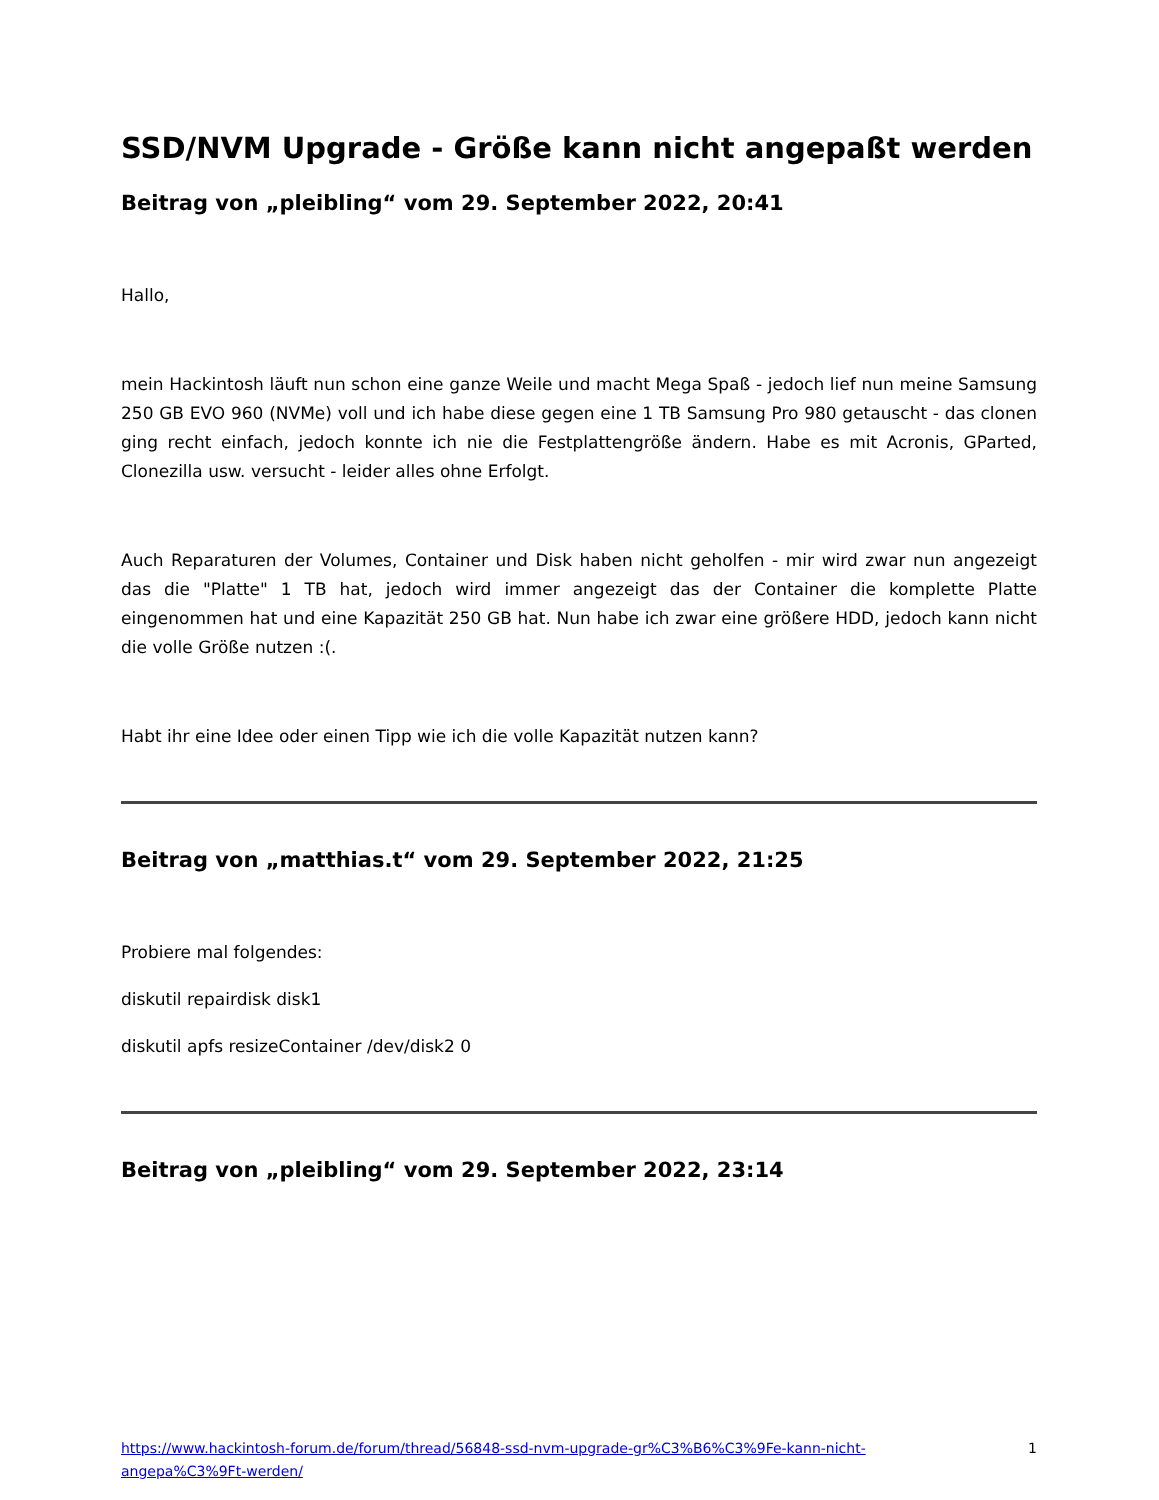SSD/NVM Upgrade - Größe kann nicht angepaßt werden
Beitrag von „pleibling“ vom 29. September 2022, 20:41
Hallo,
mein Hackintosh läuft nun schon eine ganze Weile und macht Mega Spaß - jedoch lief nun meine Samsung 250 GB EVO 960 (NVMe) voll und ich habe diese gegen eine 1 TB Samsung Pro 980 getauscht - das clonen ging recht einfach, jedoch konnte ich nie die Festplattengröße ändern. Habe es mit Acronis, GParted, Clonezilla usw. versucht - leider alles ohne Erfolgt.
Auch Reparaturen der Volumes, Container und Disk haben nicht geholfen - mir wird zwar nun angezeigt das die "Platte" 1 TB hat, jedoch wird immer angezeigt das der Container die komplette Platte eingenommen hat und eine Kapazität 250 GB hat. Nun habe ich zwar eine größere HDD, jedoch kann nicht die volle Größe nutzen :(.
Habt ihr eine Idee oder einen Tipp wie ich die volle Kapazität nutzen kann?
Beitrag von „matthias.t“ vom 29. September 2022, 21:25
Probiere mal folgendes:
diskutil repairdisk disk1
diskutil apfs resizeContainer /dev/disk2 0
Beitrag von „pleibling“ vom 29. September 2022, 23:14
https://www.hackintosh-forum.de/forum/thread/56848-ssd-nvm-upgrade-gr%C3%B6%C3%9Fe-kann-nicht-angepa%C3%9Ft-werden/ 1